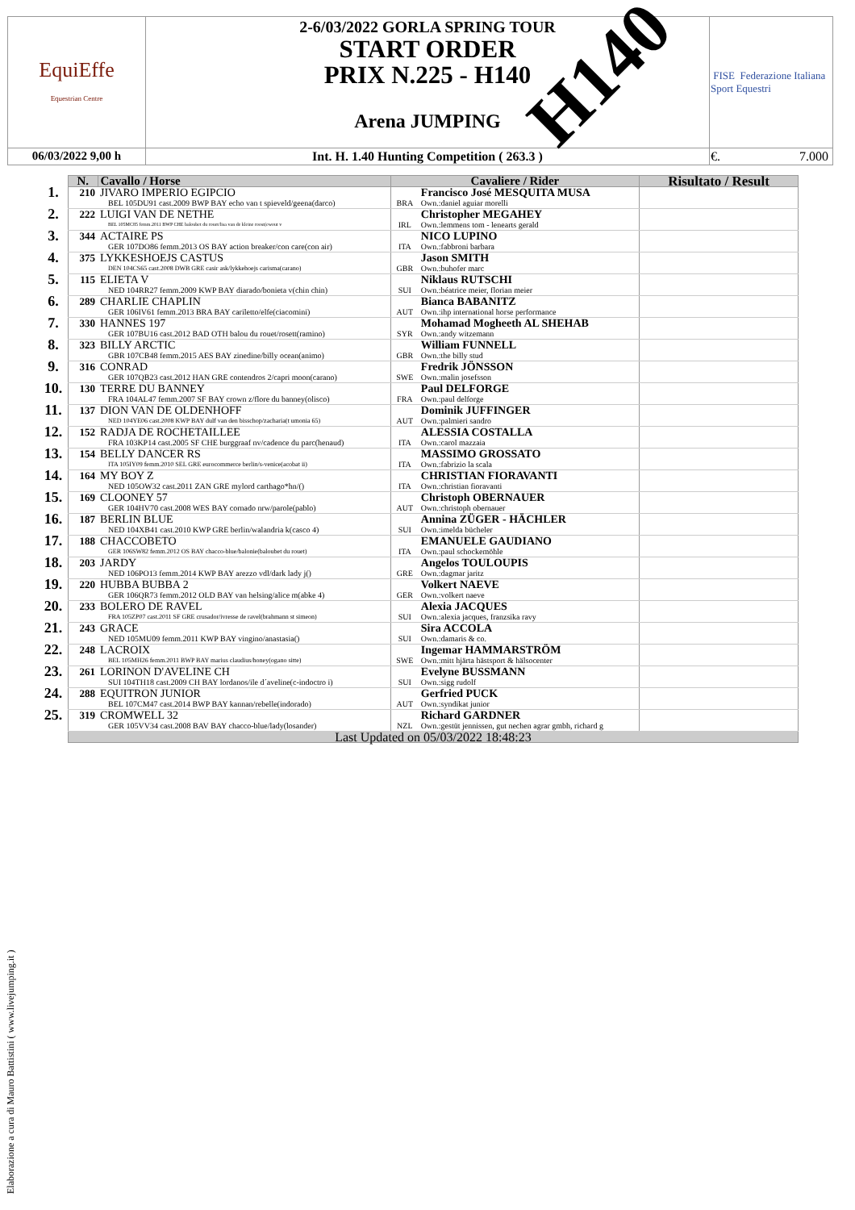| EquiEffe Equestrian Centre | 2-6/03/2022 GORLA SPRING TOUR START ORDER PRIX N.225 - H140 Arena JUMPING | FISE Federazione Italiana Sport Equestri |
| 06/03/2022 9,00 h | Int. H. 1.40 Hunting Competition ( 263.3 ) | €. 7.000 |
H140
| | N. | Cavallo / Horse | Cavaliere / Rider | | Risultato / Result |
| --- | --- | --- | --- | --- | --- |
| 1. | 210 | JIVARO IMPERIO EGIPCIO BEL 105DU91 cast.2009 BWP BAY echo van t spieveld/geena(darco) | BRA | Francisco José MESQUITA MUSA Own.:daniel aguiar morelli | |
| 2. | 222 | LUIGI VAN DE NETHE BEL 105MC85 femm.2011 BWP CHE baloubet du rouet/lisa van de kleine roost(ewout v | IRL | Christopher MEGAHEY Own.:lemmens tom - lenearts gerald | |
| 3. | 344 | ACTAIRE PS GER 107DO86 femm.2013 OS BAY action breaker/con care(con air) | ITA | NICO LUPINO Own.:fabbroni barbara | |
| 4. | 375 | LYKKESHOEJS CASTUS DEN 104CS65 cast.2008 DWB GRE casir ask/lykkehoejs carisma(carano) | GBR | Jason SMITH Own.:buhofer marc | |
| 5. | 115 | ELIETA V NED 104RR27 femm.2009 KWP BAY diarado/bonieta v(chin chin) | SUI | Niklaus RUTSCHI Own.:béatrice meier, florian meier | |
| 6. | 289 | CHARLIE CHAPLIN GER 106IV61 femm.2013 BRA BAY cariletto/elfe(ciacomini) | AUT | Bianca BABANITZ Own.:ihp international horse performance | |
| 7. | 330 | HANNES 197 GER 107BU16 cast.2012 BAD OTH balou du rouet/rosett(ramino) | SYR | Mohamad Mogheeth AL SHEHAB Own.:andy witzemann | |
| 8. | 323 | BILLY ARCTIC GBR 107CB48 femm.2015 AES BAY zinedine/billy ocean(animo) | GBR | William FUNNELL Own.:the billy stud | |
| 9. | 316 | CONRAD GER 107QB23 cast.2012 HAN GRE contendros 2/capri moon(carano) | SWE | Fredrik JÖNSSON Own.:malin josefsson | |
| 10. | 130 | TERRE DU BANNEY FRA 104AL47 femm.2007 SF BAY crown z/flore du banney(olisco) | FRA | Paul DELFORGE Own.:paul delforge | |
| 11. | 137 | DION VAN DE OLDENHOFF NED 104YE06 cast.2008 KWP BAY dulf van den bisschop/zacharia(t umonia 65) | AUT | Dominik JUFFINGER Own.:palmieri sandro | |
| 12. | 152 | RADJA DE ROCHETAILLEE FRA 103KP14 cast.2005 SF CHE burggraaf nv/cadence du parc(henaud) | ITA | ALESSIA COSTALLA Own.:carol mazzaia | |
| 13. | 154 | BELLY DANCER RS ITA 105IY09 femm.2010 SEL GRE eurocommerce berlin/s-venice(acobat ii) | ITA | MASSIMO GROSSATO Own.:fabrizio la scala | |
| 14. | 164 | MY BOY Z NED 105OW32 cast.2011 ZAN GRE mylord carthago*hn/() | ITA | CHRISTIAN FIORAVANTI Own.:christian fioravanti | |
| 15. | 169 | CLOONEY 57 GER 104HV70 cast.2008 WES BAY cornado nrw/parole(pablo) | AUT | Christoph OBERNAUER Own.:christoph obernauer | |
| 16. | 187 | BERLIN BLUE NED 104XB41 cast.2010 KWP GRE berlin/walandria k(casco 4) | SUI | Annina ZÜGER - HÄCHLER Own.:imelda bücheler | |
| 17. | 188 | CHACCOBETO GER 106SW82 femm.2012 OS BAY chacco-blue/balonie(baloubet du rouet) | ITA | EMANUELE GAUDIANO Own.:paul schockemöhle | |
| 18. | 203 | JARDY NED 106PO13 femm.2014 KWP BAY arezzo vdl/dark lady j() | GRE | Angelos TOULOUPIS Own.:dagmar jaritz | |
| 19. | 220 | HUBBA BUBBA 2 GER 106QR73 femm.2012 OLD BAY van helsing/alice m(abke 4) | GER | Volkert NAEVE Own.:volkert naeve | |
| 20. | 233 | BOLERO DE RAVEL FRA 105ZP07 cast.2011 SF GRE crusador/ivresse de ravel(brahmann st simeon) | SUI | Alexia JACQUES Own.:alexia jacques, franzsika ravy | |
| 21. | 243 | GRACE NED 105MU09 femm.2011 KWP BAY vingino/anastasia() | SUI | Sira ACCOLA Own.:damaris & co. | |
| 22. | 248 | LACROIX BEL 105MH26 femm.2011 BWP BAY marius claudius/honey(ogano sitte) | SWE | Ingemar HAMMARSTRÖM Own.:mitt hjärta hästsport & hälsocenter | |
| 23. | 261 | LORINON D'AVELINE CH SUI 104TH18 cast.2009 CH BAY lordanos/ile d´aveline(c-indoctro i) | SUI | Evelyne BUSSMANN Own.:sigg rudolf | |
| 24. | 288 | EQUITRON JUNIOR BEL 107CM47 cast.2014 BWP BAY kannan/rebelle(indorado) | AUT | Gerfried PUCK Own.:syndikat junior | |
| 25. | 319 | CROMWELL 32 GER 105VV34 cast.2008 BAV BAY chacco-blue/lady(losander) | NZL | Richard GARDNER Own.:gestüt jennissen, gut nechen agrar gmbh, richard g | |
| | Last Updated on 05/03/2022 18:48:23 | | | | |
Elaborazione a cura di Mauro Battistini ( www.livejumping.it )